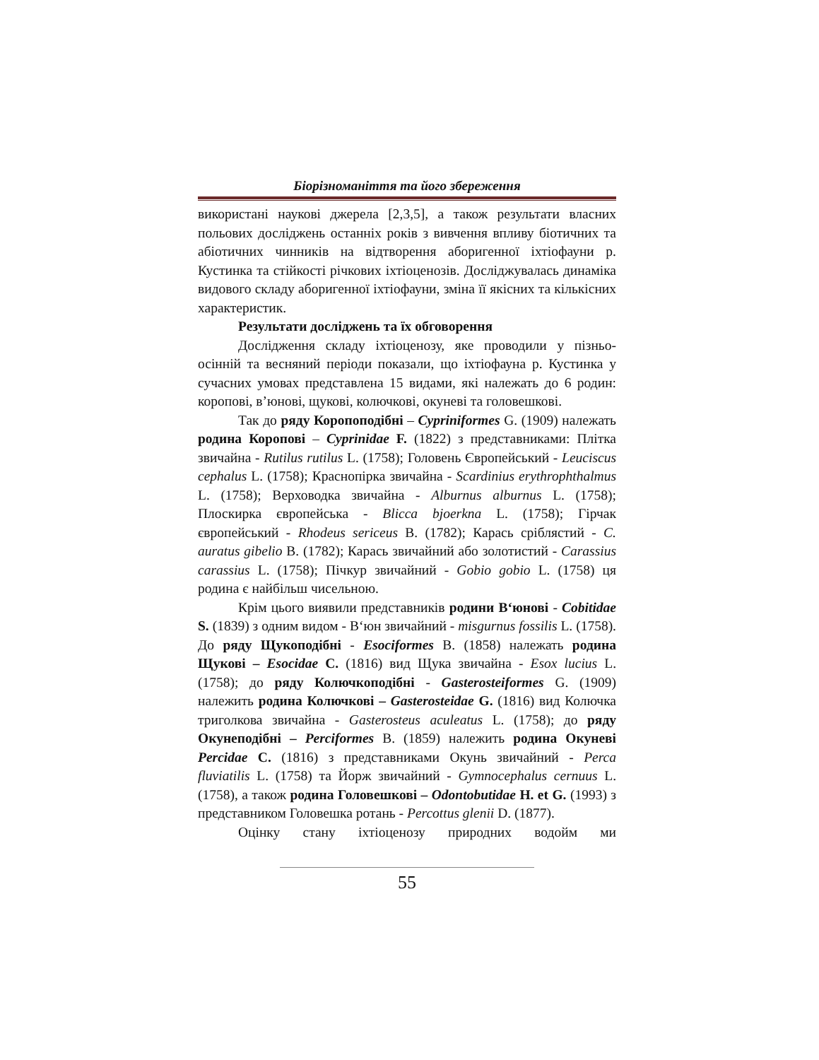Біорізноманіття та його збереження
використані наукові джерела [2,3,5], а також результати власних польових досліджень останніх років з вивчення впливу біотичних та абіотичних чинників на відтворення аборигенної іхтіофауни р. Кустинка та стійкості річкових іхтіоценозів. Досліджувалась динаміка видового складу аборигенної іхтіофауни, зміна її якісних та кількісних характеристик.
Результати досліджень та їх обговорення
Дослідження складу іхтіоценозу, яке проводили у пізньо-осінній та весняний періоди показали, що іхтіофауна р. Кустинка у сучасних умовах представлена 15 видами, які належать до 6 родин: коропові, в’юнові, щукові, колючкові, окуневі та головешкові.
Так до ряду Коропоподібні – Cypriniformes G. (1909) належать родина Коропові – Cyprinidae F. (1822) з представниками: Плітка звичайна - Rutilus rutilus L. (1758); Головень Європейський - Leuciscus cephalus L. (1758); Краснопірка звичайна - Scardinius erythrophthalmus L. (1758); Верховодка звичайна - Alburnus alburnus L. (1758); Плоскирка європейська - Blicca bjoerkna L. (1758); Гірчак європейський - Rhodeus sericeus B. (1782); Карась сріблястий - C. auratus gibelio B. (1782); Карась звичайний або золотистий - Carassius carassius L. (1758); Пічкур звичайний - Gobio gobio L. (1758) ця родина є найбільш чисельною.
Крім цього виявили представників родини В‘юнові - Cobitidae S. (1839) з одним видом - В‘юн звичайний - misgurnus fossilis L. (1758). До ряду Щукоподібні - Esociformes B. (1858) належать родина Щукові – Esocidae C. (1816) вид Щука звичайна - Esox lucius L. (1758); до ряду Колючкоподібні - Gasterosteiformes G. (1909) належить родина Колючкові – Gasterosteidae G. (1816) вид Колючка триголкова звичайна - Gasterosteus aculeatus L. (1758); до ряду Окунеподібні – Perciformes B. (1859) належить родина Окуневі Percidae C. (1816) з представниками Окунь звичайний - Perca fluviatilis L. (1758) та Йорж звичайний - Gymnocephalus cernuus L. (1758), а також родина Головешкові – Odontobutidae H. et G. (1993) з представником Головешка ротань - Percottus glenii D. (1877).
Оцінку стану іхтіоценозу природних водойм ми
55